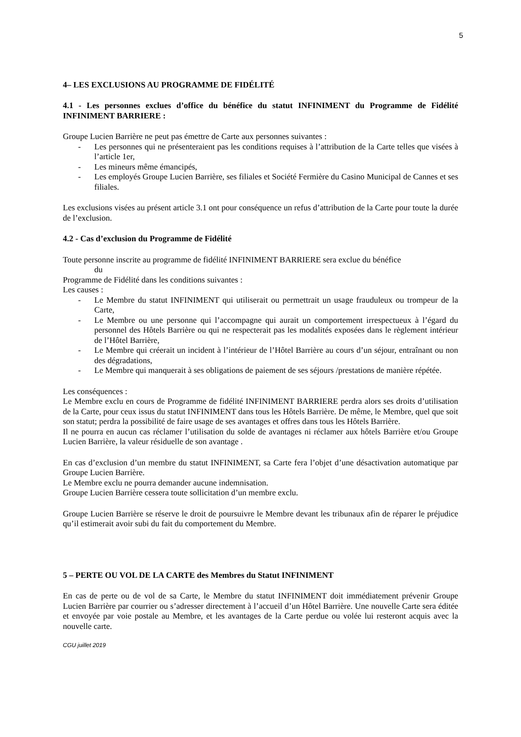5
4– LES EXCLUSIONS AU PROGRAMME DE FIDÉLITÉ
4.1 - Les personnes exclues d’office du bénéfice du statut INFINIMENT du Programme de Fidélité INFINIMENT BARRIERE :
Groupe Lucien Barrière ne peut pas émettre de Carte aux personnes suivantes :
- Les personnes qui ne présenteraient pas les conditions requises à l’attribution de la Carte telles que visées à l’article 1er,
- Les mineurs même émancipés,
- Les employés Groupe Lucien Barrière, ses filiales et Société Fermière du Casino Municipal de Cannes et ses filiales.
Les exclusions visées au présent article 3.1 ont pour conséquence un refus d’attribution de la Carte pour toute la durée de l’exclusion.
4.2 - Cas d’exclusion du Programme de Fidélité
Toute personne inscrite au programme de fidélité INFINIMENT BARRIERE sera exclue du bénéfice
du
Programme de Fidélité dans les conditions suivantes :
Les causes :
- Le Membre du statut INFINIMENT qui utiliserait ou permettrait un usage frauduleux ou trompeur de la Carte,
- Le Membre ou une personne qui l’accompagne qui aurait un comportement irrespectueux à l’égard du personnel des Hôtels Barrière ou qui ne respecterait pas les modalités exposées dans le règlement intérieur de l’Hôtel Barrière,
- Le Membre qui créerait un incident à l’intérieur de l’Hôtel Barrière au cours d’un séjour, entraînant ou non des dégradations,
- Le Membre qui manquerait à ses obligations de paiement de ses séjours /prestations de manière répétée.
Les conséquences :
Le Membre exclu en cours de Programme de fidélité INFINIMENT BARRIERE perdra alors ses droits d’utilisation de la Carte, pour ceux issus du statut INFINIMENT dans tous les Hôtels Barrière. De même, le Membre, quel que soit son statut; perdra la possibilité de faire usage de ses avantages et offres dans tous les Hôtels Barrière.
Il ne pourra en aucun cas réclamer l’utilisation du solde de avantages ni réclamer aux hôtels Barrière et/ou Groupe Lucien Barrière, la valeur résiduelle de son avantage .
En cas d’exclusion d’un membre du statut INFINIMENT, sa Carte fera l’objet d’une désactivation automatique par Groupe Lucien Barrière.
Le Membre exclu ne pourra demander aucune indemnisation.
Groupe Lucien Barrière cessera toute sollicitation d’un membre exclu.
Groupe Lucien Barrière se réserve le droit de poursuivre le Membre devant les tribunaux afin de réparer le préjudice qu’il estimerait avoir subi du fait du comportement du Membre.
5 – PERTE OU VOL DE LA CARTE des Membres du Statut INFINIMENT
En cas de perte ou de vol de sa Carte, le Membre du statut INFINIMENT doit immédiatement prévenir Groupe Lucien Barrière par courrier ou s’adresser directement à l’accueil d’un Hôtel Barrière. Une nouvelle Carte sera éditée et envoyée par voie postale au Membre, et les avantages de la Carte perdue ou volée lui resteront acquis avec la nouvelle carte.
CGU juillet 2019